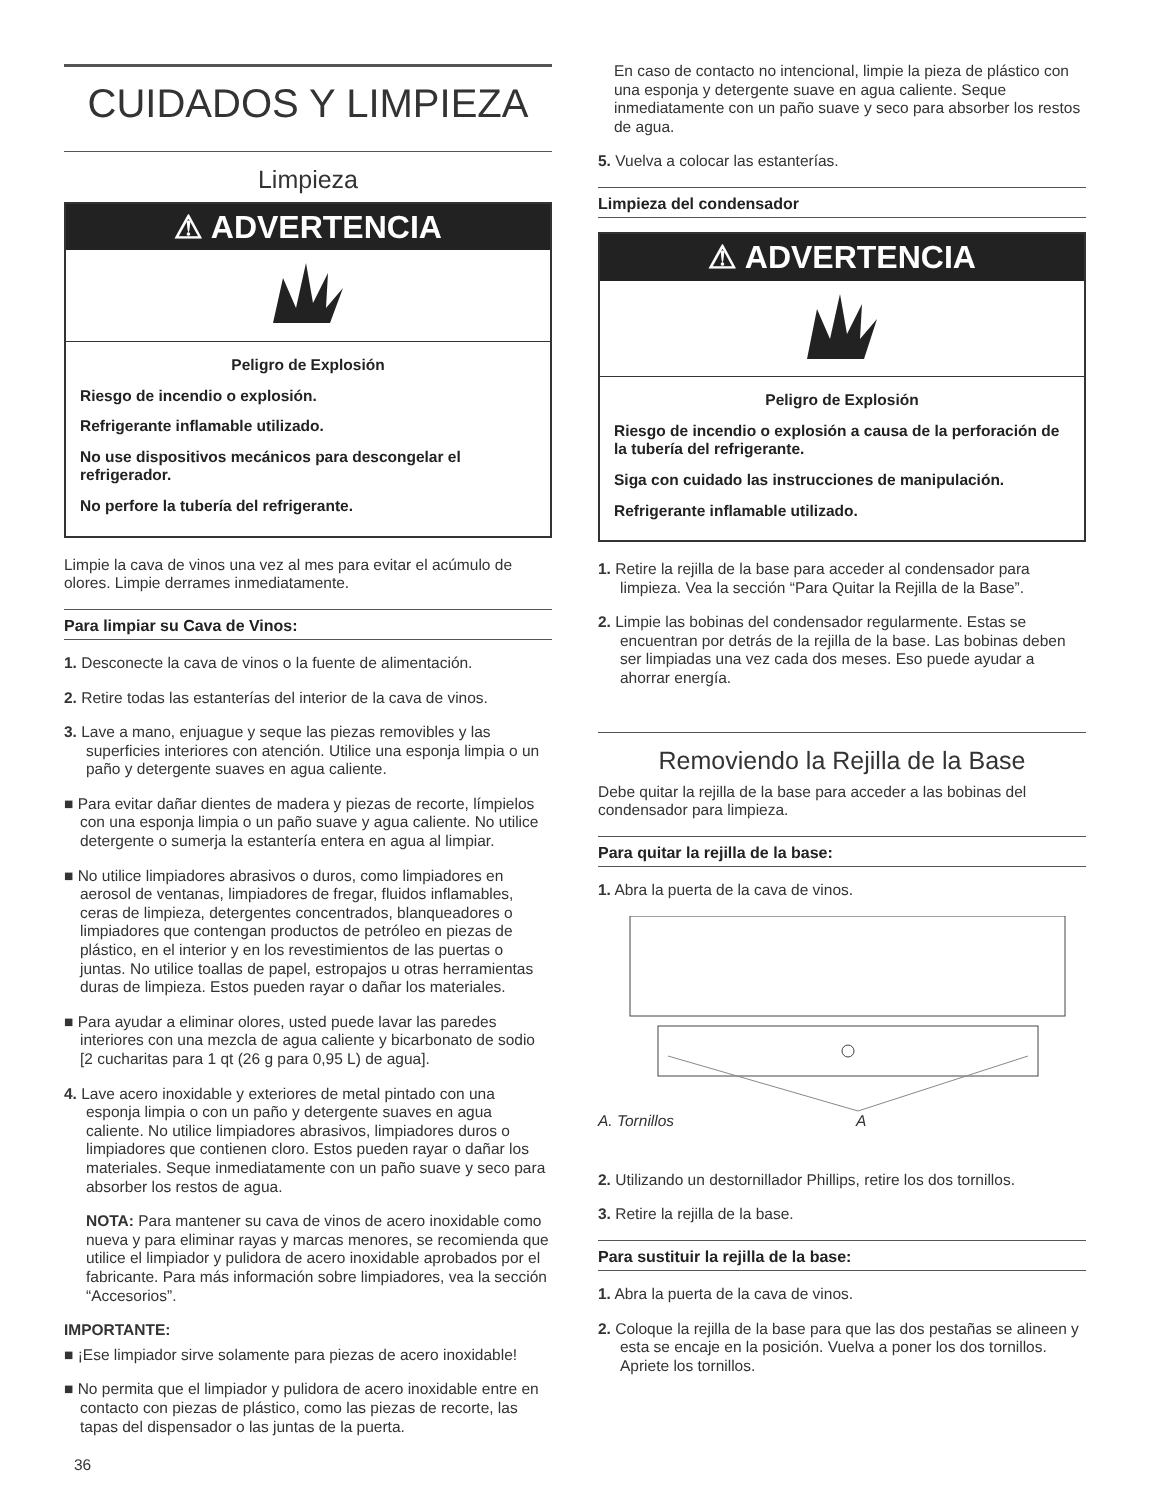CUIDADOS Y LIMPIEZA
Limpieza
⚠ ADVERTENCIA
Peligro de Explosión
Riesgo de incendio o explosión.
Refrigerante inflamable utilizado.
No use dispositivos mecánicos para descongelar el refrigerador.
No perfore la tubería del refrigerante.
Limpie la cava de vinos una vez al mes para evitar el acúmulo de olores. Limpie derrames inmediatamente.
Para limpiar su Cava de Vinos:
1. Desconecte la cava de vinos o la fuente de alimentación.
2. Retire todas las estanterías del interior de la cava de vinos.
3. Lave a mano, enjuague y seque las piezas removibles y las superficies interiores con atención. Utilice una esponja limpia o un paño y detergente suaves en agua caliente.
■ Para evitar dañar dientes de madera y piezas de recorte, límpielos con una esponja limpia o un paño suave y agua caliente. No utilice detergente o sumerja la estantería entera en agua al limpiar.
■ No utilice limpiadores abrasivos o duros, como limpiadores en aerosol de ventanas, limpiadores de fregar, fluidos inflamables, ceras de limpieza, detergentes concentrados, blanqueadores o limpiadores que contengan productos de petróleo en piezas de plástico, en el interior y en los revestimientos de las puertas o juntas. No utilice toallas de papel, estropajos u otras herramientas duras de limpieza. Estos pueden rayar o dañar los materiales.
■ Para ayudar a eliminar olores, usted puede lavar las paredes interiores con una mezcla de agua caliente y bicarbonato de sodio [2 cucharitas para 1 qt (26 g para 0,95 L) de agua].
4. Lave acero inoxidable y exteriores de metal pintado con una esponja limpia o con un paño y detergente suaves en agua caliente. No utilice limpiadores abrasivos, limpiadores duros o limpiadores que contienen cloro. Estos pueden rayar o dañar los materiales. Seque inmediatamente con un paño suave y seco para absorber los restos de agua.
NOTA: Para mantener su cava de vinos de acero inoxidable como nueva y para eliminar rayas y marcas menores, se recomienda que utilice el limpiador y pulidora de acero inoxidable aprobados por el fabricante. Para más información sobre limpiadores, vea la sección “Accesorios”.
IMPORTANTE:
■ ¡Ese limpiador sirve solamente para piezas de acero inoxidable!
■ No permita que el limpiador y pulidora de acero inoxidable entre en contacto con piezas de plástico, como las piezas de recorte, las tapas del dispensador o las juntas de la puerta.
36
En caso de contacto no intencional, limpie la pieza de plástico con una esponja y detergente suave en agua caliente. Seque inmediatamente con un paño suave y seco para absorber los restos de agua.
5. Vuelva a colocar las estanterías.
Limpieza del condensador
⚠ ADVERTENCIA
Peligro de Explosión
Riesgo de incendio o explosión a causa de la perforación de la tubería del refrigerante.
Siga con cuidado las instrucciones de manipulación.
Refrigerante inflamable utilizado.
1. Retire la rejilla de la base para acceder al condensador para limpieza. Vea la sección “Para Quitar la Rejilla de la Base”.
2. Limpie las bobinas del condensador regularmente. Estas se encuentran por detrás de la rejilla de la base. Las bobinas deben ser limpiadas una vez cada dos meses. Eso puede ayudar a ahorrar energía.
Removiendo la Rejilla de la Base
Debe quitar la rejilla de la base para acceder a las bobinas del condensador para limpieza.
Para quitar la rejilla de la base:
1. Abra la puerta de la cava de vinos.
A. Tornillos A
2. Utilizando un destornillador Phillips, retire los dos tornillos.
3. Retire la rejilla de la base.
Para sustituir la rejilla de la base:
1. Abra la puerta de la cava de vinos.
2. Coloque la rejilla de la base para que las dos pestañas se alineen y esta se encaje en la posición. Vuelva a poner los dos tornillos. Apriete los tornillos.